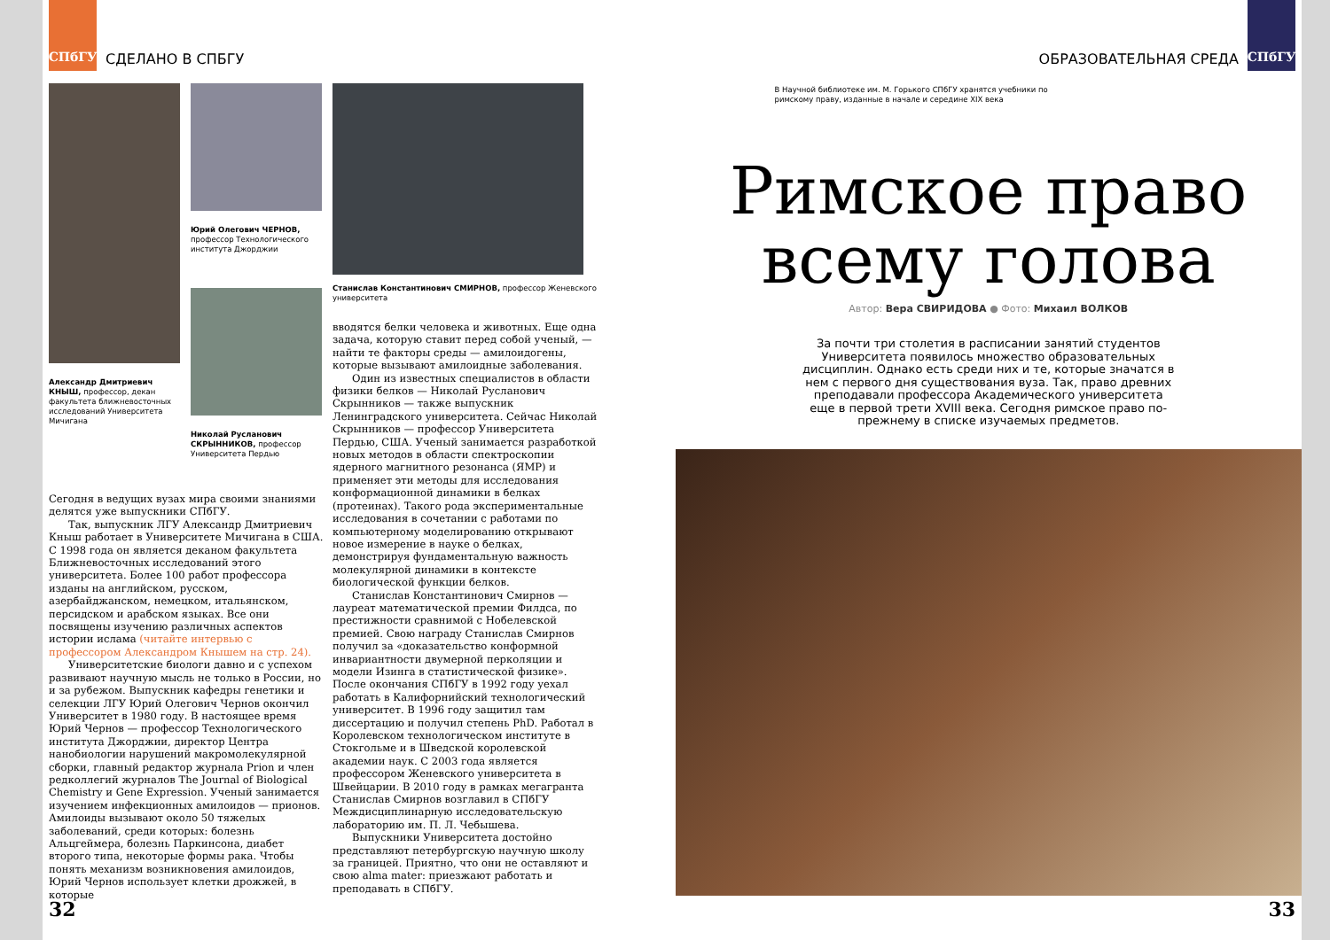СПбГУ
СДЕЛАНО В СПБГУ
Александр Дмитриевич КНЫШ, профессор, декан факультета ближневосточных исследований Университета Мичигана
Юрий Олегович ЧЕРНОВ, профессор Технологического института Джорджии
Николай Русланович СКРЫННИКОВ, профессор Университета Пердью
Станислав Константинович СМИРНОВ, профессор Женевского университета
вводятся белки человека и животных. Еще одна задача, которую ставит перед собой ученый, — найти те факторы среды — амилоидогены, которые вызывают амилоидные заболевания.
Один из известных специалистов в области физики белков — Николай Русланович Скрынников — также выпускник Ленинградского университета. Сейчас Николай Скрынников — профессор Университета Пердью, США. Ученый занимается разработкой новых методов в области спектроскопии ядерного магнитного резонанса (ЯМР) и применяет эти методы для исследования конформационной динамики в белках (протеинах). Такого рода экспериментальные исследования в сочетании с работами по компьютерному моделированию открывают новое измерение в науке о белках, демонстрируя фундаментальную важность молекулярной динамики в контексте биологической функции белков.
Станислав Константинович Смирнов — лауреат математической премии Филдса, по престижности сравнимой с Нобелевской премией. Свою награду Станислав Смирнов получил за «доказательство конформной инвариантности двумерной перколяции и модели Изинга в статистической физике». После окончания СПбГУ в 1992 году уехал работать в Калифорнийский технологический университет. В 1996 году защитил там диссертацию и получил степень PhD. Работал в Королевском технологическом институте в Стокгольме и в Шведской королевской академии наук. С 2003 года является профессором Женевского университета в Швейцарии. В 2010 году в рамках мегагранта Станислав Смирнов возглавил в СПбГУ Междисциплинарную исследовательскую лабораторию им. П. Л. Чебышева.
Выпускники Университета достойно представляют петербургскую научную школу за границей. Приятно, что они не оставляют и свою alma mater: приезжают работать и преподавать в СПбГУ.
Сегодня в ведущих вузах мира своими знаниями делятся уже выпускники СПбГУ.
Так, выпускник ЛГУ Александр Дмитриевич Кныш работает в Университете Мичигана в США. С 1998 года он является деканом факультета Ближневосточных исследований этого университета. Более 100 работ профессора изданы на английском, русском, азербайджанском, немецком, итальянском, персидском и арабском языках. Все они посвящены изучению различных аспектов истории ислама (читайте интервью с профессором Александром Кнышем на стр. 24).
Университетские биологи давно и с успехом развивают научную мысль не только в России, но и за рубежом. Выпускник кафедры генетики и селекции ЛГУ Юрий Олегович Чернов окончил Университет в 1980 году. В настоящее время Юрий Чернов — профессор Технологического института Джорджии, директор Центра нанобиологии нарушений макромолекулярной сборки, главный редактор журнала Prion и член редколлегий журналов The Journal of Biological Chemistry и Gene Expression. Ученый занимается изучением инфекционных амилоидов — прионов. Амилоиды вызывают около 50 тяжелых заболеваний, среди которых: болезнь Альцгеймера, болезнь Паркинсона, диабет второго типа, некоторые формы рака. Чтобы понять механизм возникновения амилоидов, Юрий Чернов использует клетки дрожжей, в которые
32
ОБРАЗОВАТЕЛЬНАЯ СРЕДА
СПбГУ
В Научной библиотеке им. М. Горького СПбГУ хранятся учебники по римскому праву, изданные в начале и середине XIX века
Римское право
всему голова
Автор: Вера СВИРИДОВА ● Фото: Михаил ВОЛКОВ
За почти три столетия в расписании занятий студентов Университета появилось множество образовательных дисциплин. Однако есть среди них и те, которые значатся в нем с первого дня существования вуза. Так, право древних преподавали профессора Академического университета еще в первой трети XVIII века. Сегодня римское право по-прежнему в списке изучаемых предметов.
33